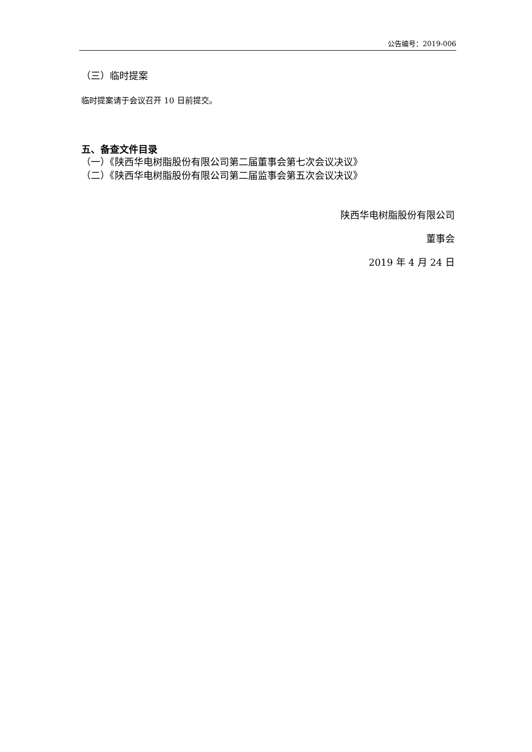公告编号：2019-006
（三）临时提案
临时提案请于会议召开 10 日前提交。
五、备查文件目录
（一）《陕西华电树脂股份有限公司第二届董事会第七次会议决议》
（二）《陕西华电树脂股份有限公司第二届监事会第五次会议决议》
陕西华电树脂股份有限公司
董事会
2019 年 4 月 24 日